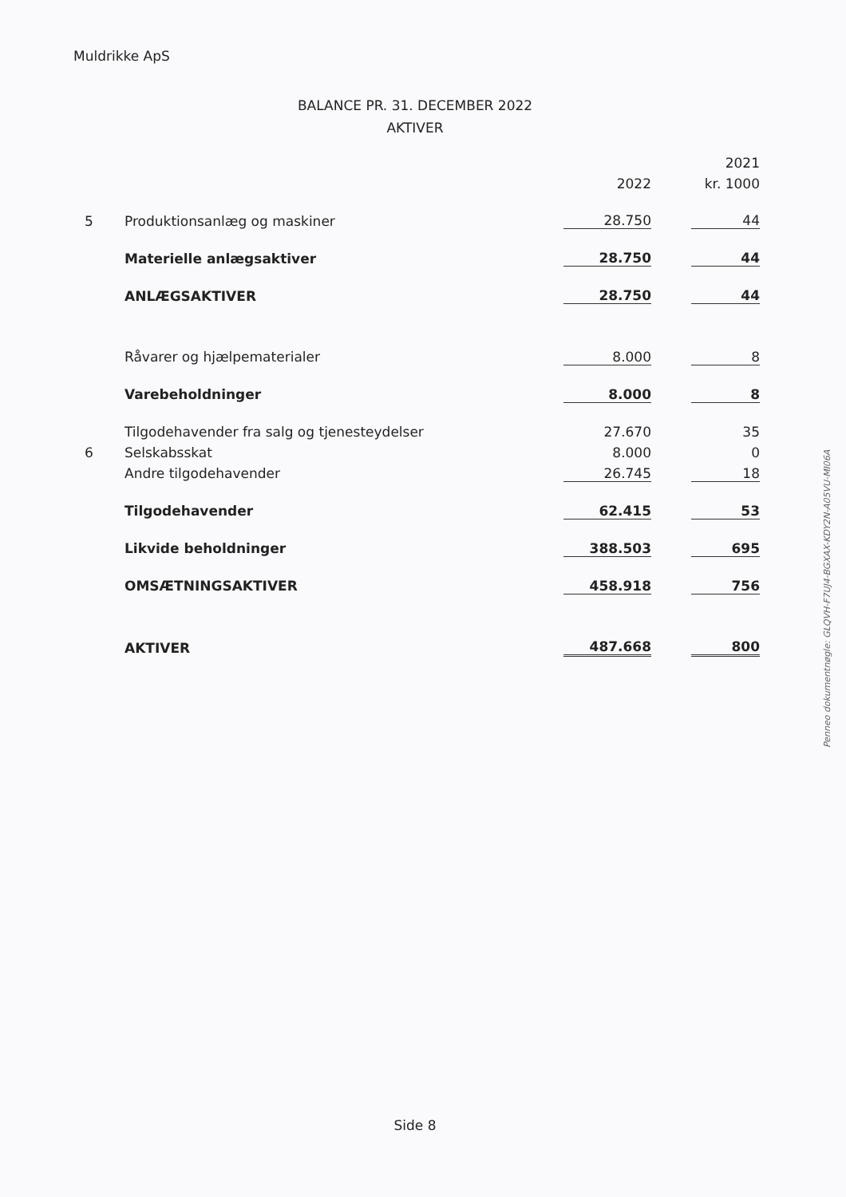Muldrikke ApS
BALANCE PR. 31. DECEMBER 2022
AKTIVER
| | | | | 2021 |
| | | 2022 | | kr. 1000 |
| 5 | Produktionsanlæg og maskiner | 28.750 | | 44 |
| | Materielle anlægsaktiver | 28.750 | | 44 |
| | ANLÆGSAKTIVER | 28.750 | | 44 |
| | Råvarer og hjælpematerialer | 8.000 | | 8 |
| | Varebeholdninger | 8.000 | | 8 |
| | Tilgodehavender fra salg og tjenesteydelser | 27.670 | | 35 |
| 6 | Selskabsskat | 8.000 | | 0 |
| | Andre tilgodehavender | 26.745 | | 18 |
| | Tilgodehavender | 62.415 | | 53 |
| | Likvide beholdninger | 388.503 | | 695 |
| | OMSÆTNINGSAKTIVER | 458.918 | | 756 |
| | AKTIVER | 487.668 | | 800 |
Penneo dokumentnøgle: GLQVH-F7UJ4-BGXAX-KDY2N-A05VU-MI06A
Side 8